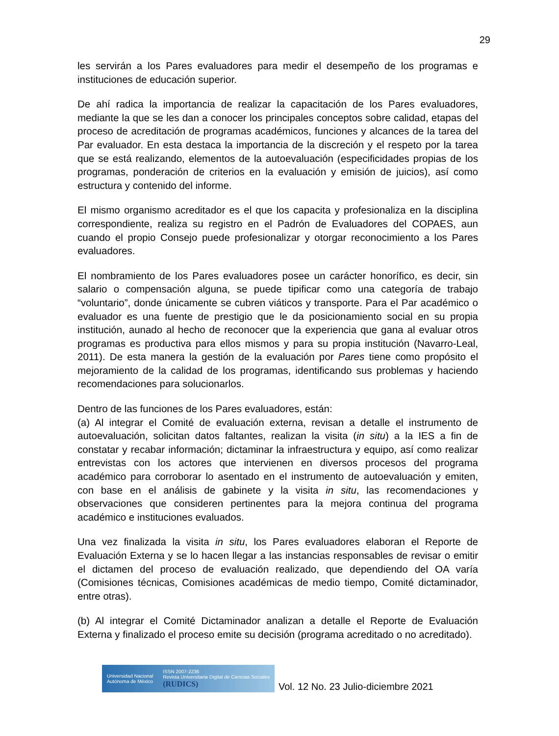29
les servirán a los Pares evaluadores para medir el desempeño de los programas e instituciones de educación superior.
De ahí radica la importancia de realizar la capacitación de los Pares evaluadores, mediante la que se les dan a conocer los principales conceptos sobre calidad, etapas del proceso de acreditación de programas académicos, funciones y alcances de la tarea del Par evaluador. En esta destaca la importancia de la discreción y el respeto por la tarea que se está realizando, elementos de la autoevaluación (especificidades propias de los programas, ponderación de criterios en la evaluación y emisión de juicios), así como estructura y contenido del informe.
El mismo organismo acreditador es el que los capacita y profesionaliza en la disciplina correspondiente, realiza su registro en el Padrón de Evaluadores del COPAES, aun cuando el propio Consejo puede profesionalizar y otorgar reconocimiento a los Pares evaluadores.
El nombramiento de los Pares evaluadores posee un carácter honorífico, es decir, sin salario o compensación alguna, se puede tipificar como una categoría de trabajo “voluntario”, donde únicamente se cubren viáticos y transporte. Para el Par académico o evaluador es una fuente de prestigio que le da posicionamiento social en su propia institución, aunado al hecho de reconocer que la experiencia que gana al evaluar otros programas es productiva para ellos mismos y para su propia institución (Navarro-Leal, 2011). De esta manera la gestión de la evaluación por Pares tiene como propósito el mejoramiento de la calidad de los programas, identificando sus problemas y haciendo recomendaciones para solucionarlos.
Dentro de las funciones de los Pares evaluadores, están:
(a) Al integrar el Comité de evaluación externa, revisan a detalle el instrumento de autoevaluación, solicitan datos faltantes, realizan la visita (in situ) a la IES a fin de constatar y recabar información; dictaminar la infraestructura y equipo, así como realizar entrevistas con los actores que intervienen en diversos procesos del programa académico para corroborar lo asentado en el instrumento de autoevaluación y emiten, con base en el análisis de gabinete y la visita in situ, las recomendaciones y observaciones que consideren pertinentes para la mejora continua del programa académico e instituciones evaluados.
Una vez finalizada la visita in situ, los Pares evaluadores elaboran el Reporte de Evaluación Externa y se lo hacen llegar a las instancias responsables de revisar o emitir el dictamen del proceso de evaluación realizado, que dependiendo del OA varía (Comisiones técnicas, Comisiones académicas de medio tiempo, Comité dictaminador, entre otras).
(b) Al integrar el Comité Dictaminador analizan a detalle el Reporte de Evaluación Externa y finalizado el proceso emite su decisión (programa acreditado o no acreditado).
Universidad Nacional
Autónoma de México ISSN 2007-2236
Revista Universitaria Digital de Ciencias Sociales
(RUDICS)
Vol. 12 No. 23 Julio-diciembre 2021